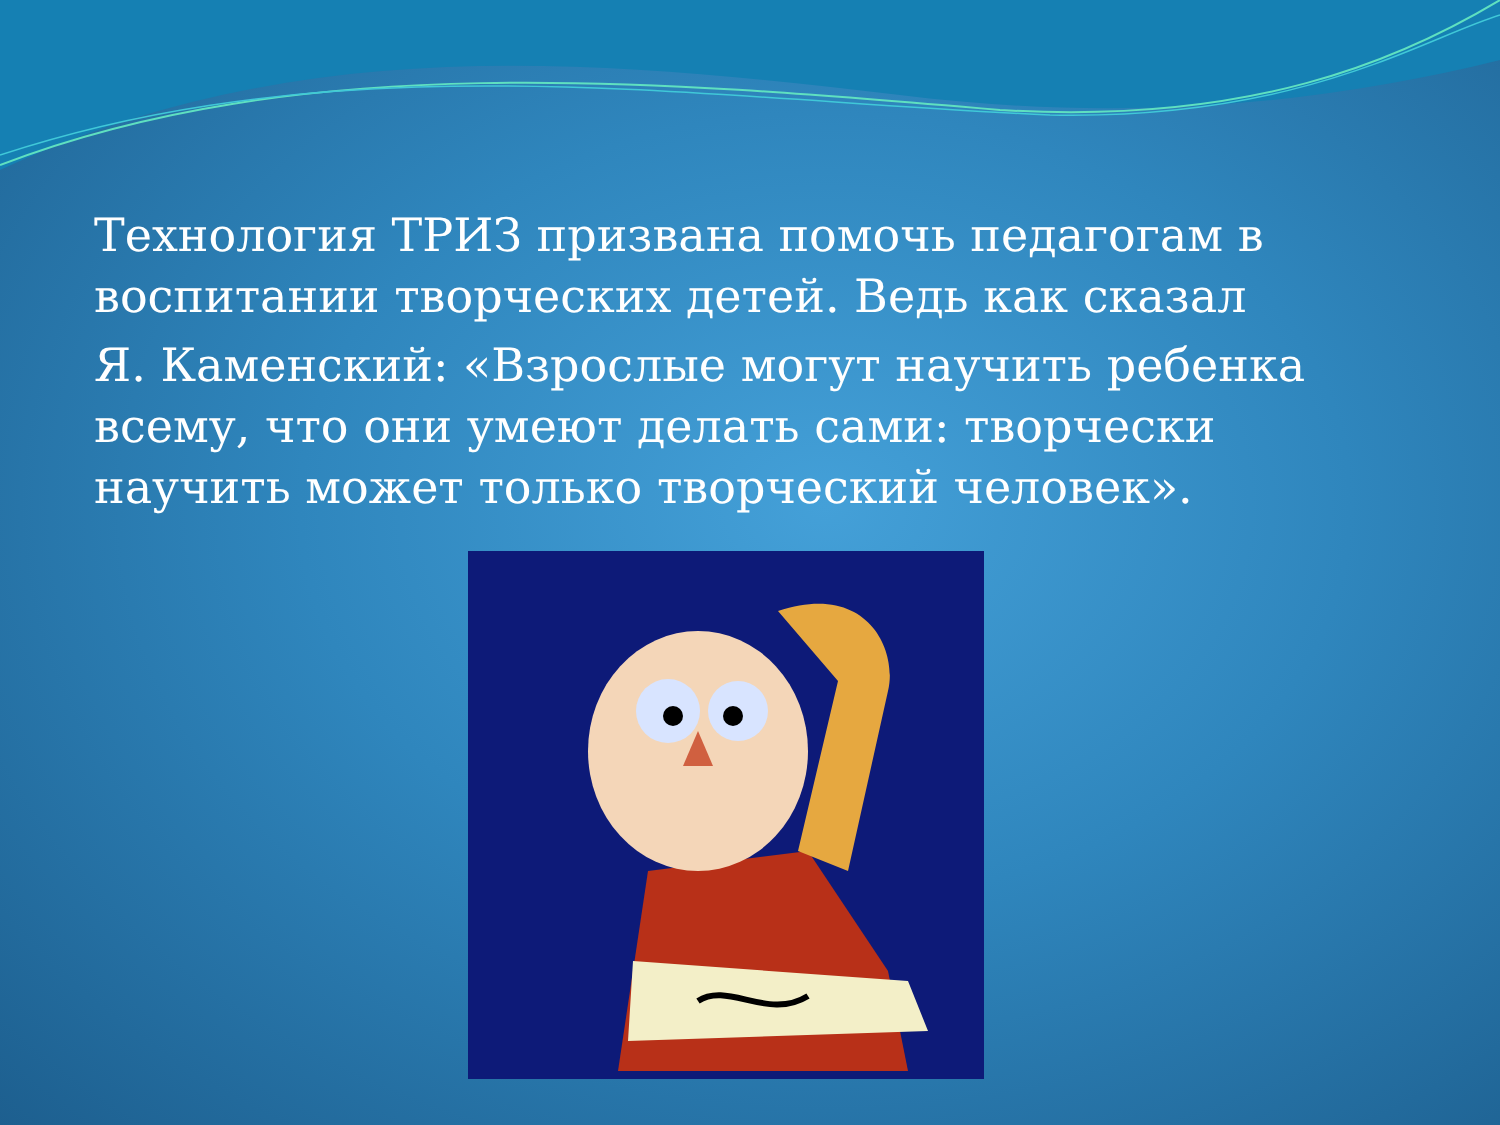Технология ТРИЗ призвана помочь педагогам в воспитании творческих детей. Ведь как сказал
Я. Каменский: «Взрослые могут научить ребенка всему, что они умеют делать сами: творчески научить может только творческий человек».